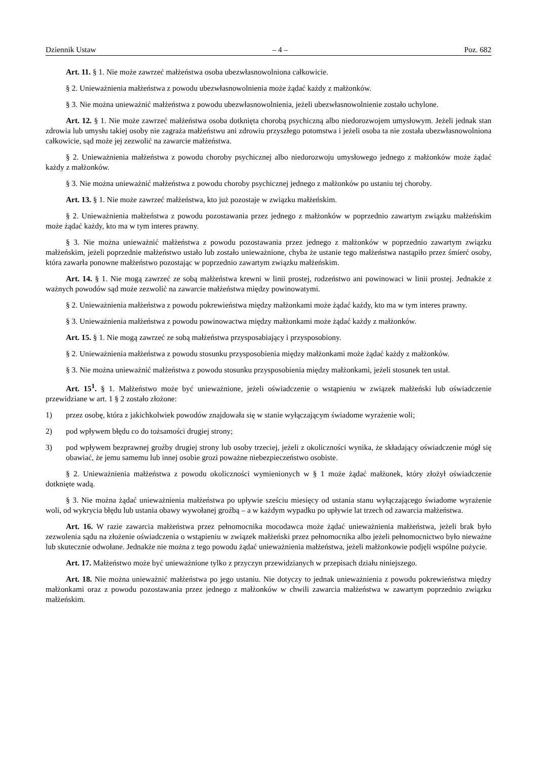Dziennik Ustaw – 4 – Poz. 682
Art. 11. § 1. Nie może zawrzeć małżeństwa osoba ubezwłasnowolniona całkowicie.
§ 2. Unieważnienia małżeństwa z powodu ubezwłasnowolnienia może żądać każdy z małżonków.
§ 3. Nie można unieważnić małżeństwa z powodu ubezwłasnowolnienia, jeżeli ubezwłasnowolnienie zostało uchylone.
Art. 12. § 1. Nie może zawrzeć małżeństwa osoba dotknięta chorobą psychiczną albo niedorozwojem umysłowym. Jeżeli jednak stan zdrowia lub umysłu takiej osoby nie zagraża małżeństwu ani zdrowiu przyszłego potomstwa i jeżeli osoba ta nie została ubezwłasnowolniona całkowicie, sąd może jej zezwolić na zawarcie małżeństwa.
§ 2. Unieważnienia małżeństwa z powodu choroby psychicznej albo niedorozwoju umysłowego jednego z małżonków może żądać każdy z małżonków.
§ 3. Nie można unieważnić małżeństwa z powodu choroby psychicznej jednego z małżonków po ustaniu tej choroby.
Art. 13. § 1. Nie może zawrzeć małżeństwa, kto już pozostaje w związku małżeńskim.
§ 2. Unieważnienia małżeństwa z powodu pozostawania przez jednego z małżonków w poprzednio zawartym związku małżeńskim może żądać każdy, kto ma w tym interes prawny.
§ 3. Nie można unieważnić małżeństwa z powodu pozostawania przez jednego z małżonków w poprzednio zawartym związku małżeńskim, jeżeli poprzednie małżeństwo ustało lub zostało unieważnione, chyba że ustanie tego małżeństwa nastąpiło przez śmierć osoby, która zawarła ponowne małżeństwo pozostając w poprzednio zawartym związku małżeńskim.
Art. 14. § 1. Nie mogą zawrzeć ze sobą małżeństwa krewni w linii prostej, rodzeństwo ani powinowaci w linii prostej. Jednakże z ważnych powodów sąd może zezwolić na zawarcie małżeństwa między powinowatymi.
§ 2. Unieważnienia małżeństwa z powodu pokrewieństwa między małżonkami może żądać każdy, kto ma w tym interes prawny.
§ 3. Unieważnienia małżeństwa z powodu powinowactwa między małżonkami może żądać każdy z małżonków.
Art. 15. § 1. Nie mogą zawrzeć ze sobą małżeństwa przysposabiający i przysposobiony.
§ 2. Unieważnienia małżeństwa z powodu stosunku przysposobienia między małżonkami może żądać każdy z małżonków.
§ 3. Nie można unieważnić małżeństwa z powodu stosunku przysposobienia między małżonkami, jeżeli stosunek ten ustał.
Art. 15<sup>1</sup>. § 1. Małżeństwo może być unieważnione, jeżeli oświadczenie o wstąpieniu w związek małżeński lub oświadczenie przewidziane w art. 1 § 2 zostało złożone:
1) przez osobę, która z jakichkolwiek powodów znajdowała się w stanie wyłączającym świadome wyrażenie woli;
2) pod wpływem błędu co do tożsamości drugiej strony;
3) pod wpływem bezprawnej groźby drugiej strony lub osoby trzeciej, jeżeli z okoliczności wynika, że składający oświadczenie mógł się obawiać, że jemu samemu lub innej osobie grozi poważne niebezpieczeństwo osobiste.
§ 2. Unieważnienia małżeństwa z powodu okoliczności wymienionych w § 1 może żądać małżonek, który złożył oświadczenie dotknięte wadą.
§ 3. Nie można żądać unieważnienia małżeństwa po upływie sześciu miesięcy od ustania stanu wyłączającego świadome wyrażenie woli, od wykrycia błędu lub ustania obawy wywołanej groźbą – a w każdym wypadku po upływie lat trzech od zawarcia małżeństwa.
Art. 16. W razie zawarcia małżeństwa przez pełnomocnika mocodawca może żądać unieważnienia małżeństwa, jeżeli brak było zezwolenia sądu na złożenie oświadczenia o wstąpieniu w związek małżeński przez pełnomocnika albo jeżeli pełnomocnictwo było nieważne lub skutecznie odwołane. Jednakże nie można z tego powodu żądać unieważnienia małżeństwa, jeżeli małżonkowie podjęli wspólne pożycie.
Art. 17. Małżeństwo może być unieważnione tylko z przyczyn przewidzianych w przepisach działu niniejszego.
Art. 18. Nie można unieważnić małżeństwa po jego ustaniu. Nie dotyczy to jednak unieważnienia z powodu pokrewieństwa między małżonkami oraz z powodu pozostawania przez jednego z małżonków w chwili zawarcia małżeństwa w zawartym poprzednio związku małżeńskim.